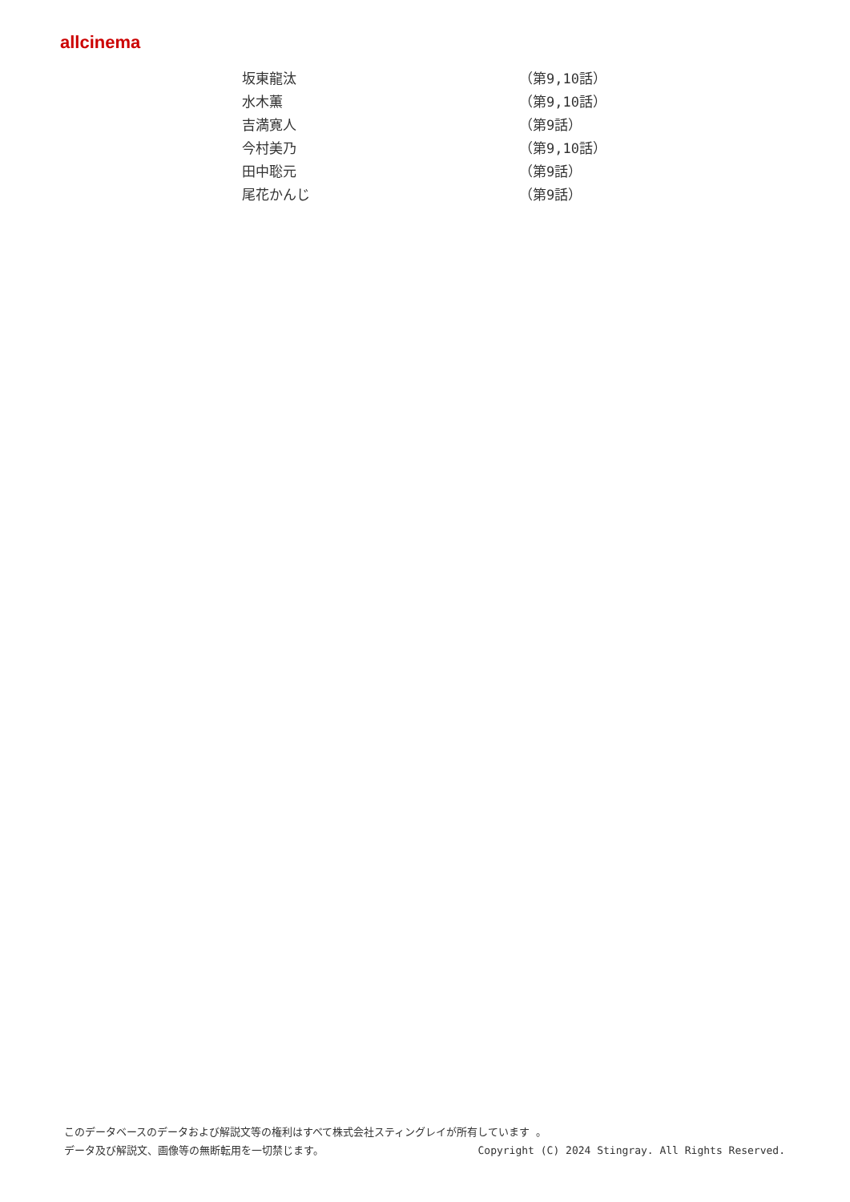allcinema
| 坂東龍汰 | （第9,10話） |
| 水木薫 | （第9,10話） |
| 吉満寛人 | （第9話） |
| 今村美乃 | （第9,10話） |
| 田中聡元 | （第9話） |
| 尾花かんじ | （第9話） |
このデータベースのデータおよび解説文等の権利はすべて株式会社スティングレイが所有しています 。
データ及び解説文、画像等の無断転用を一切禁じます。 Copyright (C) 2024 Stingray. All Rights Reserved.